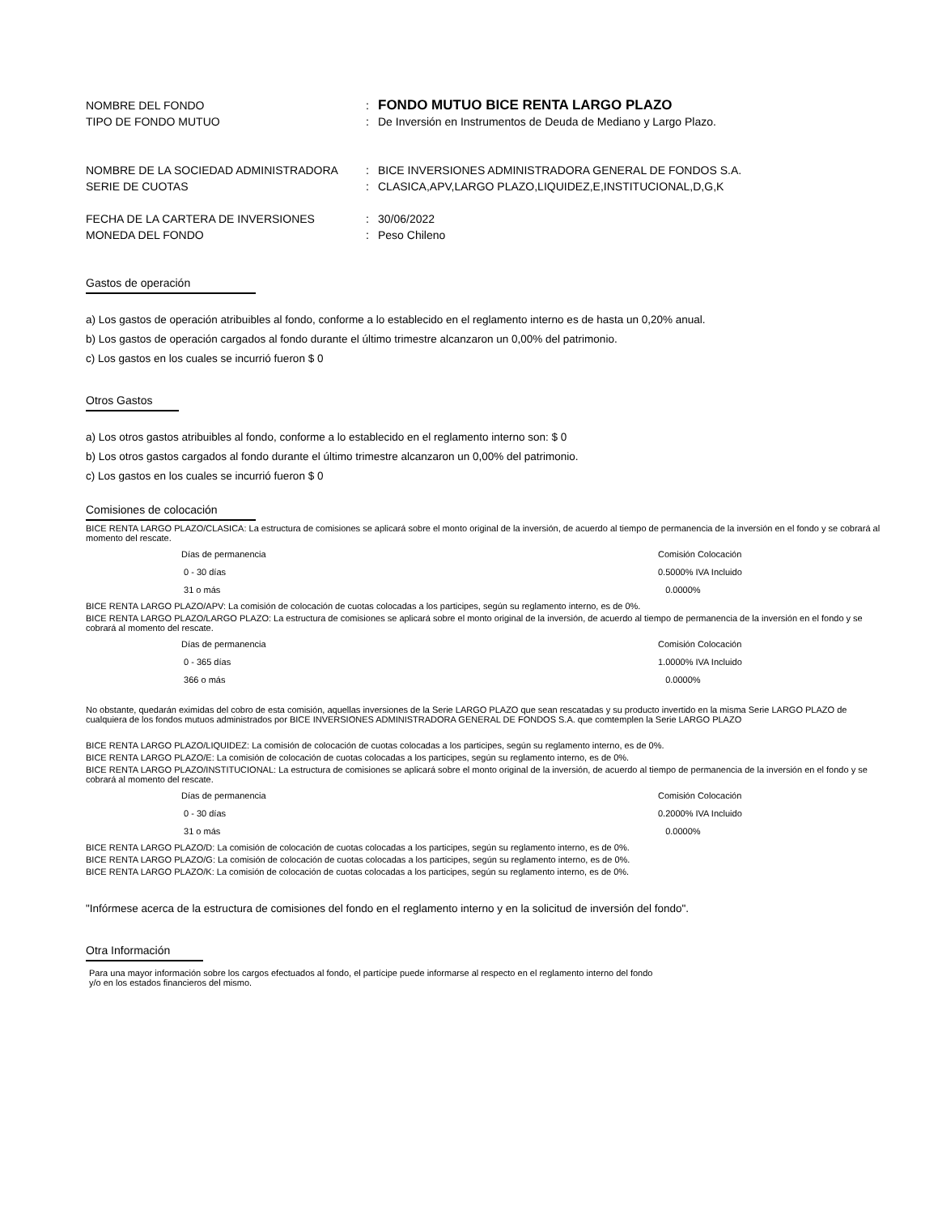NOMBRE DEL FONDO
:
FONDO MUTUO BICE RENTA LARGO PLAZO
TIPO DE FONDO MUTUO
:
De Inversión en Instrumentos de Deuda de Mediano y Largo Plazo.
NOMBRE DE LA SOCIEDAD ADMINISTRADORA
:
BICE INVERSIONES ADMINISTRADORA GENERAL DE FONDOS S.A.
SERIE DE CUOTAS
:
CLASICA,APV,LARGO PLAZO,LIQUIDEZ,E,INSTITUCIONAL,D,G,K
FECHA DE LA CARTERA DE INVERSIONES
:
30/06/2022
MONEDA DEL FONDO
:
Peso Chileno
Gastos de operación
a) Los gastos de operación atribuibles al fondo, conforme a lo establecido en el reglamento interno es de hasta un 0,20% anual.
b) Los gastos de operación cargados al fondo durante el último trimestre alcanzaron un 0,00% del patrimonio.
c) Los gastos en los cuales se incurrió fueron $ 0
Otros Gastos
a) Los otros gastos atribuibles al fondo, conforme a lo establecido en el reglamento interno son: $ 0
b) Los otros gastos cargados al fondo durante el último trimestre alcanzaron un 0,00% del patrimonio.
c) Los gastos en los cuales se incurrió fueron $ 0
Comisiones de colocación
BICE RENTA LARGO PLAZO/CLASICA: La estructura de comisiones se aplicará sobre el monto original de la inversión, de acuerdo al tiempo de permanencia de la inversión en el fondo y se cobrará al momento del rescate.
| Días de permanencia | Comisión Colocación |
| 0 - 30 días | 0.5000% IVA Incluido |
| 31 o más | 0.0000% |
BICE RENTA LARGO PLAZO/APV: La comisión de colocación de cuotas colocadas a los participes, según su reglamento interno, es de 0%.
BICE RENTA LARGO PLAZO/LARGO PLAZO: La estructura de comisiones se aplicará sobre el monto original de la inversión, de acuerdo al tiempo de permanencia de la inversión en el fondo y se cobrará al momento del rescate.
| Días de permanencia | Comisión Colocación |
| 0 - 365 días | 1.0000% IVA Incluido |
| 366 o más | 0.0000% |
No obstante, quedarán eximidas del cobro de esta comisión, aquellas inversiones de la Serie LARGO PLAZO que sean rescatadas y su producto invertido en la misma Serie LARGO PLAZO de cualquiera de los fondos mutuos administrados por BICE INVERSIONES ADMINISTRADORA GENERAL DE FONDOS S.A. que comtemplen la Serie LARGO PLAZO
BICE RENTA LARGO PLAZO/LIQUIDEZ: La comisión de colocación de cuotas colocadas a los participes, según su reglamento interno, es de 0%.
BICE RENTA LARGO PLAZO/E: La comisión de colocación de cuotas colocadas a los participes, según su reglamento interno, es de 0%.
BICE RENTA LARGO PLAZO/INSTITUCIONAL: La estructura de comisiones se aplicará sobre el monto original de la inversión, de acuerdo al tiempo de permanencia de la inversión en el fondo y se cobrará al momento del rescate.
| Días de permanencia | Comisión Colocación |
| 0 - 30 días | 0.2000% IVA Incluido |
| 31 o más | 0.0000% |
BICE RENTA LARGO PLAZO/D: La comisión de colocación de cuotas colocadas a los participes, según su reglamento interno, es de 0%.
BICE RENTA LARGO PLAZO/G: La comisión de colocación de cuotas colocadas a los participes, según su reglamento interno, es de 0%.
BICE RENTA LARGO PLAZO/K: La comisión de colocación de cuotas colocadas a los participes, según su reglamento interno, es de 0%.
"Infórmese acerca de la estructura de comisiones del fondo en el reglamento interno y en la solicitud de inversión del fondo".
Otra Información
Para una mayor información sobre los cargos efectuados al fondo, el partícipe puede informarse al respecto en el reglamento interno del fondo
y/o en los estados financieros del mismo.